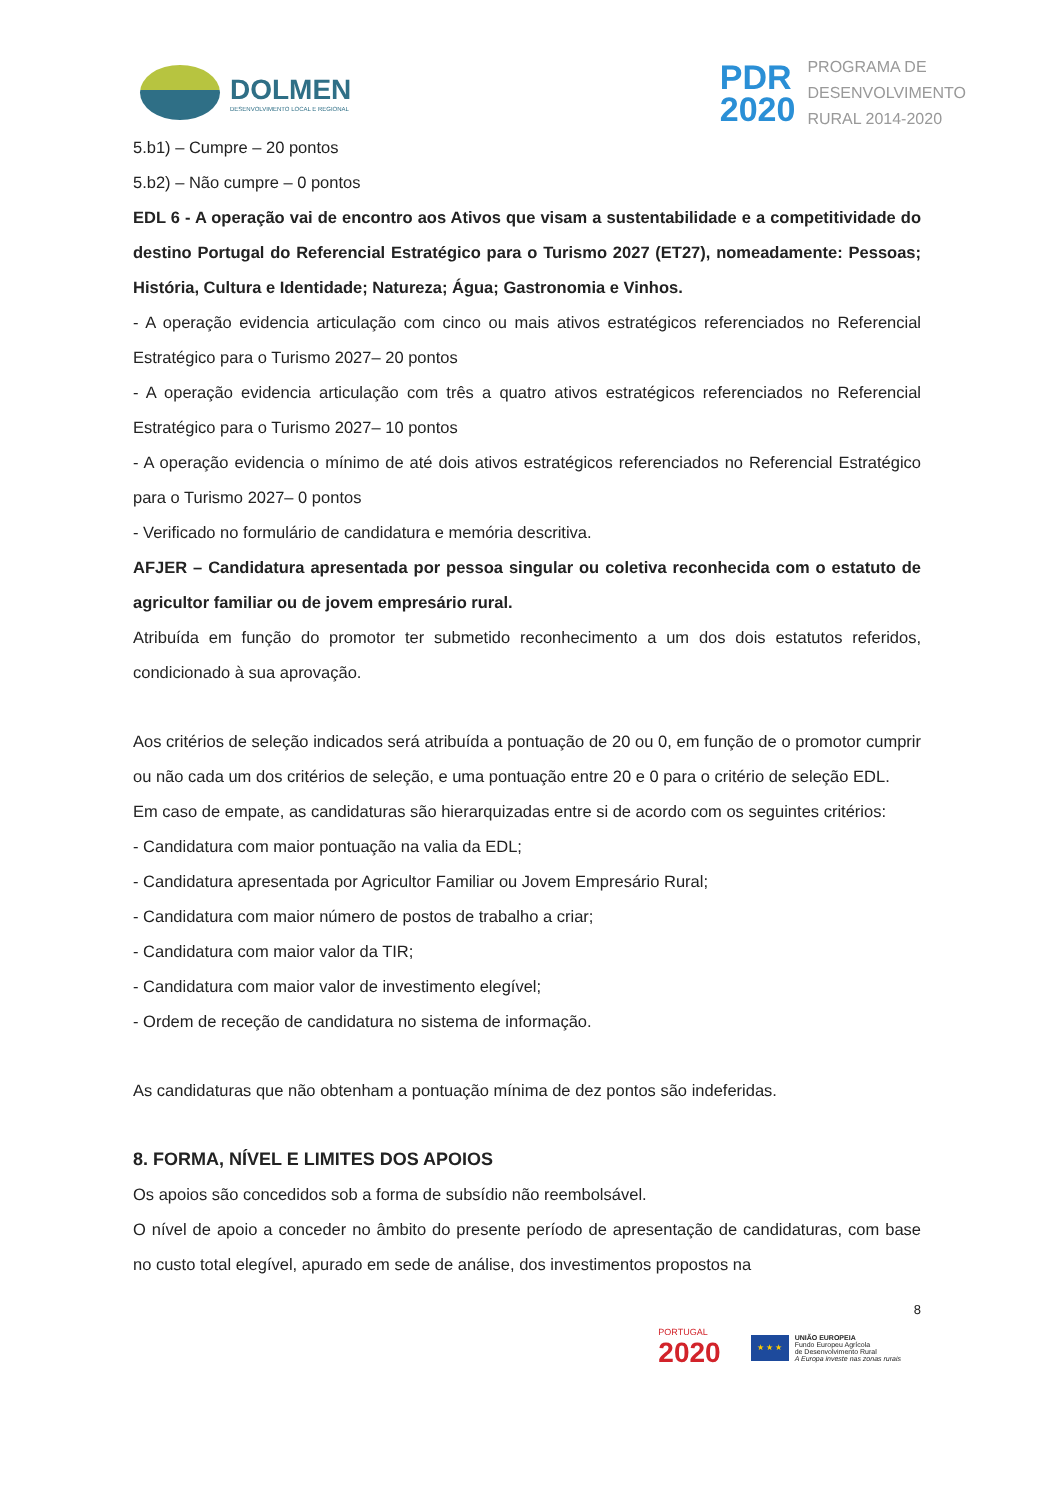DOLMEN
DESENVOLVIMENTO LOCAL E REGIONAL
PDR
2020
PROGRAMA DE
DESENVOLVIMENTO
RURAL 2014-2020
5.b1) – Cumpre – 20 pontos
5.b2) – Não cumpre – 0 pontos
EDL 6 - A operação vai de encontro aos Ativos que visam a sustentabilidade e a competitividade do destino Portugal do Referencial Estratégico para o Turismo 2027 (ET27), nomeadamente: Pessoas; História, Cultura e Identidade; Natureza; Água; Gastronomia e Vinhos.
- A operação evidencia articulação com cinco ou mais ativos estratégicos referenciados no Referencial Estratégico para o Turismo 2027– 20 pontos
- A operação evidencia articulação com três a quatro ativos estratégicos referenciados no Referencial Estratégico para o Turismo 2027– 10 pontos
- A operação evidencia o mínimo de até dois ativos estratégicos referenciados no Referencial Estratégico para o Turismo 2027– 0 pontos
- Verificado no formulário de candidatura e memória descritiva.
AFJER – Candidatura apresentada por pessoa singular ou coletiva reconhecida com o estatuto de agricultor familiar ou de jovem empresário rural.
Atribuída em função do promotor ter submetido reconhecimento a um dos dois estatutos referidos, condicionado à sua aprovação.
Aos critérios de seleção indicados será atribuída a pontuação de 20 ou 0, em função de o promotor cumprir ou não cada um dos critérios de seleção, e uma pontuação entre 20 e 0 para o critério de seleção EDL.
Em caso de empate, as candidaturas são hierarquizadas entre si de acordo com os seguintes critérios:
- Candidatura com maior pontuação na valia da EDL;
- Candidatura apresentada por Agricultor Familiar ou Jovem Empresário Rural;
- Candidatura com maior número de postos de trabalho a criar;
- Candidatura com maior valor da TIR;
- Candidatura com maior valor de investimento elegível;
- Ordem de receção de candidatura no sistema de informação.
As candidaturas que não obtenham a pontuação mínima de dez pontos são indeferidas.
8. FORMA, NÍVEL E LIMITES DOS APOIOS
Os apoios são concedidos sob a forma de subsídio não reembolsável.
O nível de apoio a conceder no âmbito do presente período de apresentação de candidaturas, com base no custo total elegível, apurado em sede de análise, dos investimentos propostos na
8
PORTUGAL
2020
★ ★ ★
UNIÃO EUROPEIA
Fundo Europeu Agrícola
de Desenvolvimento Rural
A Europa investe nas zonas rurais